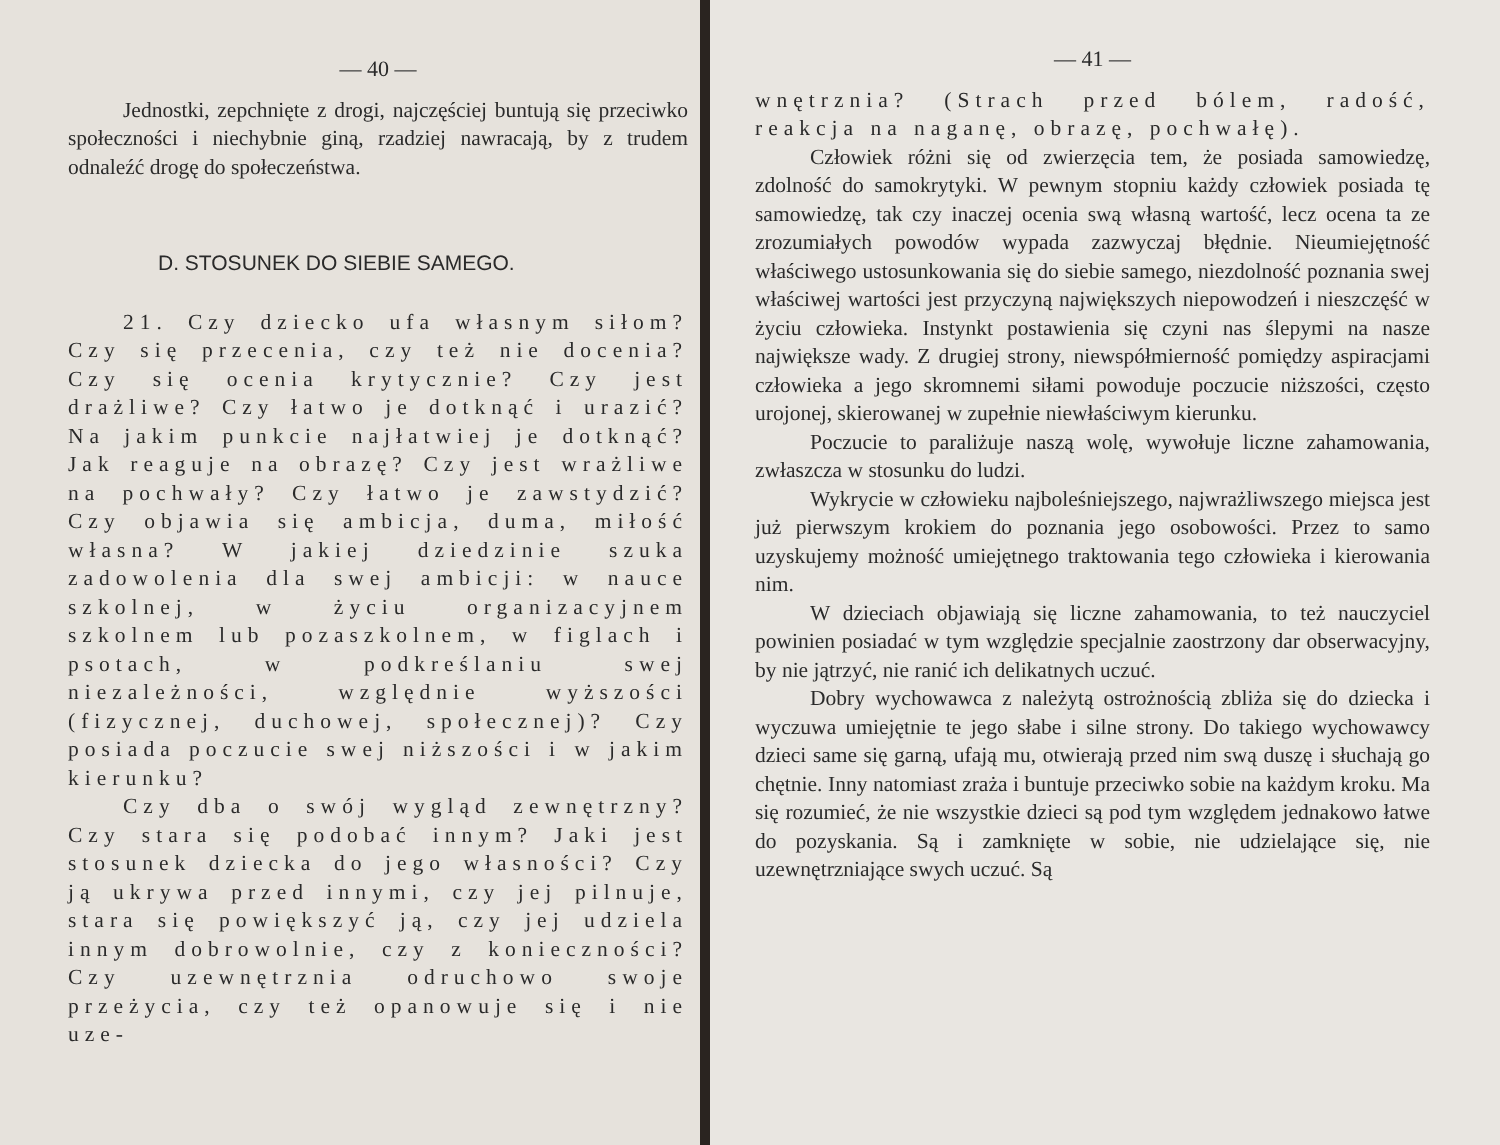— 40 —
Jednostki, zepchnięte z drogi, najczęściej buntują się przeciwko społeczności i niechybnie giną, rzadziej nawracają, by z trudem odnaleźć drogę do społeczeństwa.
D. STOSUNEK DO SIEBIE SAMEGO.
21. Czy dziecko ufa własnym siłom? Czy się przecenia, czy też nie docenia? Czy się ocenia krytycznie? Czy jest drażliwe? Czy łatwo je dotknąć i urazić? Na jakim punkcie najłatwiej je dotknąć? Jak reaguje na obrazę? Czy jest wrażliwe na pochwały? Czy łatwo je zawstydzić? Czy objawia się ambicja, duma, miłość własna? W jakiej dziedzinie szuka zadowolenia dla swej ambicji: w nauce szkolnej, w życiu organizacyjnem szkolnem lub pozaszkolnem, w figlach i psotach, w podkreślaniu swej niezależności, względnie wyższości (fizycznej, duchowej, społecznej)? Czy posiada poczucie swej niższości i w jakim kierunku?
Czy dba o swój wygląd zewnętrzny? Czy stara się podobać innym? Jaki jest stosunek dziecka do jego własności? Czy ją ukrywa przed innymi, czy jej pilnuje, stara się powiększyć ją, czy jej udziela innym dobrowolnie, czy z konieczności? Czy uzewnętrznia odruchowo swoje przeżycia, czy też opanowuje się i nie uze-
— 41 —
wnętrznia? (Strach przed bólem, radość, reakcja na naganę, obrazę, pochwałę).
Człowiek różni się od zwierzęcia tem, że posiada samowiedzę, zdolność do samokrytyki. W pewnym stopniu każdy człowiek posiada tę samowiedzę, tak czy inaczej ocenia swą własną wartość, lecz ocena ta ze zrozumiałych powodów wypada zazwyczaj błędnie. Nieumiejętność właściwego ustosunkowania się do siebie samego, niezdolność poznania swej właściwej wartości jest przyczyną największych niepowodzeń i nieszczęść w życiu człowieka. Instynkt postawienia się czyni nas ślepymi na nasze największe wady. Z drugiej strony, niewspółmierność pomiędzy aspiracjami człowieka a jego skromnemi siłami powoduje poczucie niższości, często urojonej, skierowanej w zupełnie niewłaściwym kierunku.
Poczucie to paraliżuje naszą wolę, wywołuje liczne zahamowania, zwłaszcza w stosunku do ludzi.
Wykrycie w człowieku najboleśniejszego, najwrażliwszego miejsca jest już pierwszym krokiem do poznania jego osobowości. Przez to samo uzyskujemy możność umiejętnego traktowania tego człowieka i kierowania nim.
W dzieciach objawiają się liczne zahamowania, to też nauczyciel powinien posiadać w tym względzie specjalnie zaostrzony dar obserwacyjny, by nie jątrzyć, nie ranić ich delikatnych uczuć.
Dobry wychowawca z należytą ostrożnością zbliża się do dziecka i wyczuwa umiejętnie te jego słabe i silne strony. Do takiego wychowawcy dzieci same się garną, ufają mu, otwierają przed nim swą duszę i słuchają go chętnie. Inny natomiast zraża i buntuje przeciwko sobie na każdym kroku. Ma się rozumieć, że nie wszystkie dzieci są pod tym względem jednakowo łatwe do pozyskania. Są i zamknięte w sobie, nie udzielające się, nie uzewnętrzniające swych uczuć. Są